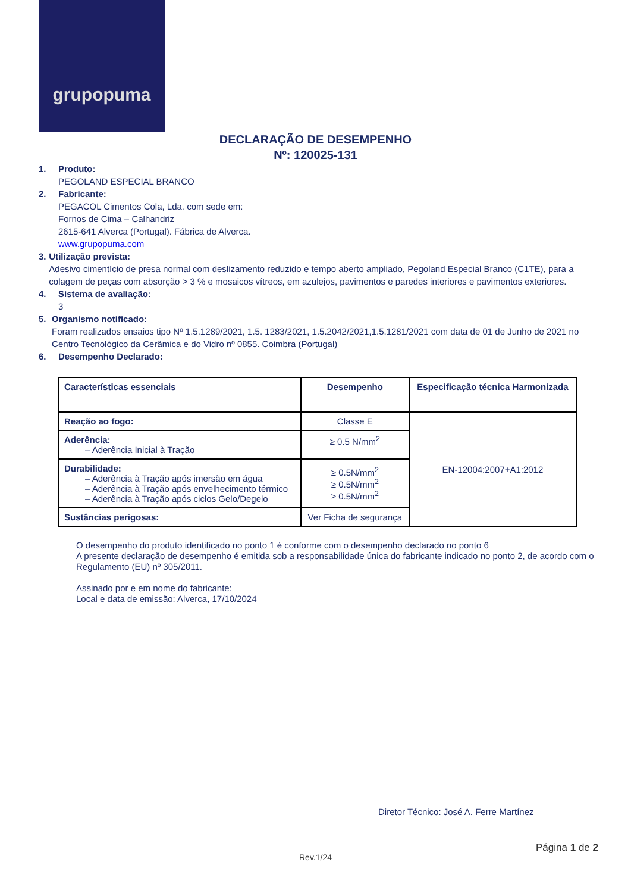grupopuma
DECLARAÇÃO DE DESEMPENHO
Nº: 120025-131
1. Produto:
PEGOLAND ESPECIAL BRANCO
2. Fabricante:
PEGACOL Cimentos Cola, Lda. com sede em:
Fornos de Cima – Calhandriz
2615-641 Alverca (Portugal). Fábrica de Alverca.
www.grupopuma.com
3. Utilização prevista:
Adesivo cimentício de presa normal com deslizamento reduzido e tempo aberto ampliado, Pegoland Especial Branco (C1TE), para a colagem de peças com absorção > 3 % e mosaicos vítreos, em azulejos, pavimentos e paredes interiores e pavimentos exteriores.
4. Sistema de avaliação:
3
5. Organismo notificado:
Foram realizados ensaios tipo Nº 1.5.1289/2021, 1.5. 1283/2021, 1.5.2042/2021,1.5.1281/2021 com data de 01 de Junho de 2021 no Centro Tecnológico da Cerâmica e do Vidro nº 0855. Coimbra (Portugal)
6. Desempenho Declarado:
| Características essenciais | Desempenho | Especificação técnica Harmonizada |
| --- | --- | --- |
| Reação ao fogo: | Classe E | EN-12004:2007+A1:2012 |
| Aderência: – Aderência Inicial à Tração | ≥ 0.5 N/mm<sup>2</sup> | |
| Durabilidade: – Aderência à Tração após imersão em água – Aderência à Tração após envelhecimento térmico – Aderência à Tração após ciclos Gelo/Degelo | ≥ 0.5N/mm<sup>2</sup> ≥ 0.5N/mm<sup>2</sup> ≥ 0.5N/mm<sup>2</sup> | |
| Sustâncias perigosas: | Ver Ficha de segurança | |
O desempenho do produto identificado no ponto 1 é conforme com o desempenho declarado no ponto 6
A presente declaração de desempenho é emitida sob a responsabilidade única do fabricante indicado no ponto 2, de acordo com o Regulamento (EU) nº 305/2011.
Assinado por e em nome do fabricante:
Local e data de emissão: Alverca, 17/10/2024
Diretor Técnico: José A. Ferre Martínez
Página 1 de 2
Rev.1/24